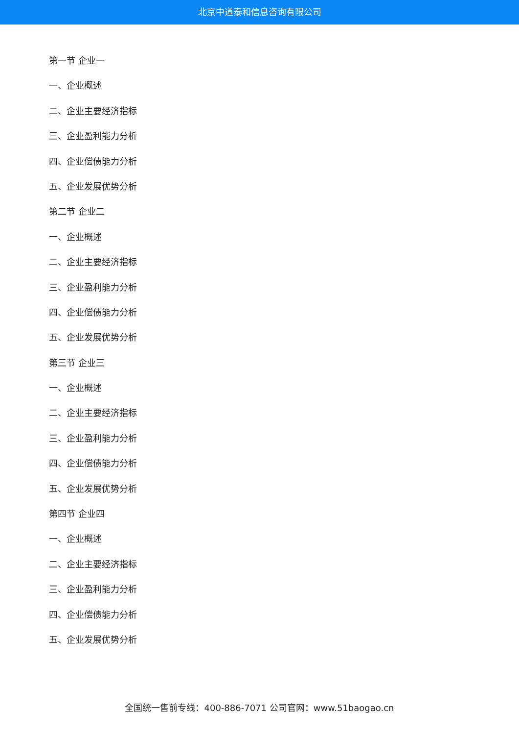北京中道泰和信息咨询有限公司
第一节 企业一
一、企业概述
二、企业主要经济指标
三、企业盈利能力分析
四、企业偿债能力分析
五、企业发展优势分析
第二节 企业二
一、企业概述
二、企业主要经济指标
三、企业盈利能力分析
四、企业偿债能力分析
五、企业发展优势分析
第三节 企业三
一、企业概述
二、企业主要经济指标
三、企业盈利能力分析
四、企业偿债能力分析
五、企业发展优势分析
第四节 企业四
一、企业概述
二、企业主要经济指标
三、企业盈利能力分析
四、企业偿债能力分析
五、企业发展优势分析
全国统一售前专线：400-886-7071 公司官网：www.51baogao.cn